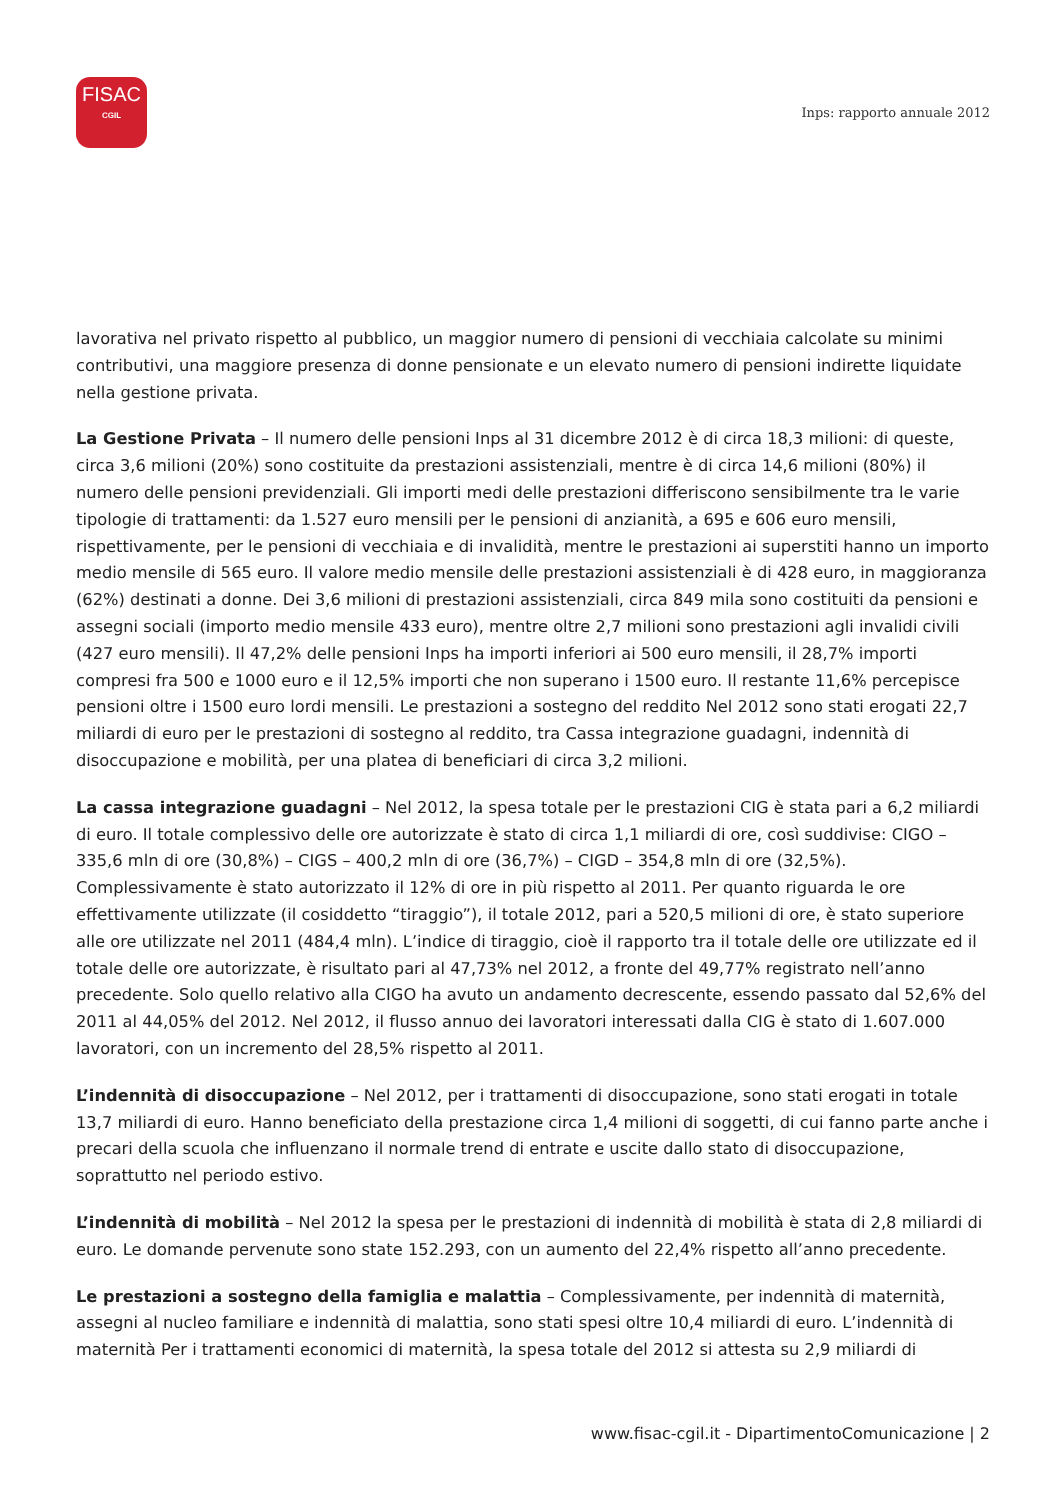FISAC
CGIL
Inps: rapporto annuale 2012
lavorativa nel privato rispetto al pubblico, un maggior numero di pensioni di vecchiaia calcolate su minimi contributivi, una maggiore presenza di donne pensionate e un elevato numero di pensioni indirette liquidate nella gestione privata.
La Gestione Privata – Il numero delle pensioni Inps al 31 dicembre 2012 è di circa 18,3 milioni: di queste, circa 3,6 milioni (20%) sono costituite da prestazioni assistenziali, mentre è di circa 14,6 milioni (80%) il numero delle pensioni previdenziali. Gli importi medi delle prestazioni differiscono sensibilmente tra le varie tipologie di trattamenti: da 1.527 euro mensili per le pensioni di anzianità, a 695 e 606 euro mensili, rispettivamente, per le pensioni di vecchiaia e di invalidità, mentre le prestazioni ai superstiti hanno un importo medio mensile di 565 euro. Il valore medio mensile delle prestazioni assistenziali è di 428 euro, in maggioranza (62%) destinati a donne. Dei 3,6 milioni di prestazioni assistenziali, circa 849 mila sono costituiti da pensioni e assegni sociali (importo medio mensile 433 euro), mentre oltre 2,7 milioni sono prestazioni agli invalidi civili (427 euro mensili). Il 47,2% delle pensioni Inps ha importi inferiori ai 500 euro mensili, il 28,7% importi compresi fra 500 e 1000 euro e il 12,5% importi che non superano i 1500 euro. Il restante 11,6% percepisce pensioni oltre i 1500 euro lordi mensili. Le prestazioni a sostegno del reddito Nel 2012 sono stati erogati 22,7 miliardi di euro per le prestazioni di sostegno al reddito, tra Cassa integrazione guadagni, indennità di disoccupazione e mobilità, per una platea di beneficiari di circa 3,2 milioni.
La cassa integrazione guadagni – Nel 2012, la spesa totale per le prestazioni CIG è stata pari a 6,2 miliardi di euro. Il totale complessivo delle ore autorizzate è stato di circa 1,1 miliardi di ore, così suddivise: CIGO – 335,6 mln di ore (30,8%) – CIGS – 400,2 mln di ore (36,7%) – CIGD – 354,8 mln di ore (32,5%). Complessivamente è stato autorizzato il 12% di ore in più rispetto al 2011. Per quanto riguarda le ore effettivamente utilizzate (il cosiddetto “tiraggio”), il totale 2012, pari a 520,5 milioni di ore, è stato superiore alle ore utilizzate nel 2011 (484,4 mln). L’indice di tiraggio, cioè il rapporto tra il totale delle ore utilizzate ed il totale delle ore autorizzate, è risultato pari al 47,73% nel 2012, a fronte del 49,77% registrato nell’anno precedente. Solo quello relativo alla CIGO ha avuto un andamento decrescente, essendo passato dal 52,6% del 2011 al 44,05% del 2012. Nel 2012, il flusso annuo dei lavoratori interessati dalla CIG è stato di 1.607.000 lavoratori, con un incremento del 28,5% rispetto al 2011.
L’indennità di disoccupazione – Nel 2012, per i trattamenti di disoccupazione, sono stati erogati in totale 13,7 miliardi di euro. Hanno beneficiato della prestazione circa 1,4 milioni di soggetti, di cui fanno parte anche i precari della scuola che influenzano il normale trend di entrate e uscite dallo stato di disoccupazione, soprattutto nel periodo estivo.
L’indennità di mobilità – Nel 2012 la spesa per le prestazioni di indennità di mobilità è stata di 2,8 miliardi di euro. Le domande pervenute sono state 152.293, con un aumento del 22,4% rispetto all’anno precedente.
Le prestazioni a sostegno della famiglia e malattia – Complessivamente, per indennità di maternità, assegni al nucleo familiare e indennità di malattia, sono stati spesi oltre 10,4 miliardi di euro. L’indennità di maternità Per i trattamenti economici di maternità, la spesa totale del 2012 si attesta su 2,9 miliardi di
www.fisac-cgil.it - DipartimentoComunicazione | 2